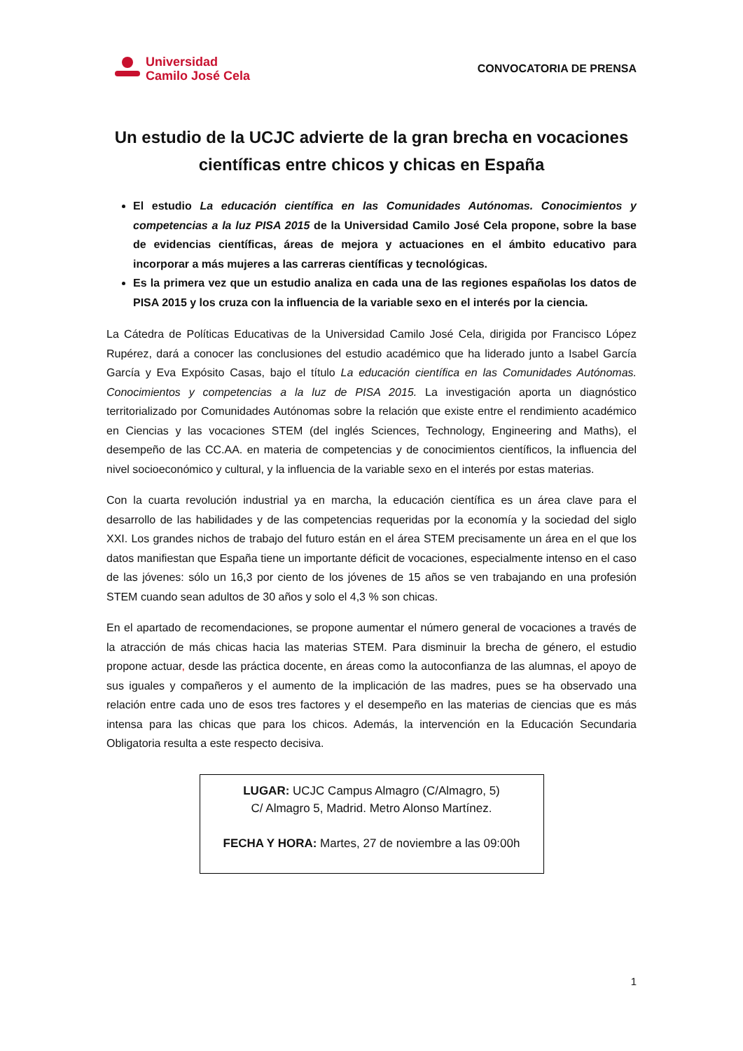Universidad
Camilo José Cela
CONVOCATORIA DE PRENSA
Un estudio de la UCJC advierte de la gran brecha en vocaciones científicas entre chicos y chicas en España
El estudio La educación científica en las Comunidades Autónomas. Conocimientos y competencias a la luz PISA 2015 de la Universidad Camilo José Cela propone, sobre la base de evidencias científicas, áreas de mejora y actuaciones en el ámbito educativo para incorporar a más mujeres a las carreras científicas y tecnológicas.
Es la primera vez que un estudio analiza en cada una de las regiones españolas los datos de PISA 2015 y los cruza con la influencia de la variable sexo en el interés por la ciencia.
La Cátedra de Políticas Educativas de la Universidad Camilo José Cela, dirigida por Francisco López Rupérez, dará a conocer las conclusiones del estudio académico que ha liderado junto a Isabel García García y Eva Expósito Casas, bajo el título La educación científica en las Comunidades Autónomas. Conocimientos y competencias a la luz de PISA 2015. La investigación aporta un diagnóstico territorializado por Comunidades Autónomas sobre la relación que existe entre el rendimiento académico en Ciencias y las vocaciones STEM (del inglés Sciences, Technology, Engineering and Maths), el desempeño de las CC.AA. en materia de competencias y de conocimientos científicos, la influencia del nivel socioeconómico y cultural, y la influencia de la variable sexo en el interés por estas materias.
Con la cuarta revolución industrial ya en marcha, la educación científica es un área clave para el desarrollo de las habilidades y de las competencias requeridas por la economía y la sociedad del siglo XXI. Los grandes nichos de trabajo del futuro están en el área STEM precisamente un área en el que los datos manifiestan que España tiene un importante déficit de vocaciones, especialmente intenso en el caso de las jóvenes: sólo un 16,3 por ciento de los jóvenes de 15 años se ven trabajando en una profesión STEM cuando sean adultos de 30 años y solo el 4,3 % son chicas.
En el apartado de recomendaciones, se propone aumentar el número general de vocaciones a través de la atracción de más chicas hacia las materias STEM. Para disminuir la brecha de género, el estudio propone actuar, desde las práctica docente, en áreas como la autoconfianza de las alumnas, el apoyo de sus iguales y compañeros y el aumento de la implicación de las madres, pues se ha observado una relación entre cada uno de esos tres factores y el desempeño en las materias de ciencias que es más intensa para las chicas que para los chicos. Además, la intervención en la Educación Secundaria Obligatoria resulta a este respecto decisiva.
LUGAR: UCJC Campus Almagro (C/Almagro, 5)
C/ Almagro 5, Madrid. Metro Alonso Martínez.
FECHA Y HORA: Martes, 27 de noviembre a las 09:00h
1